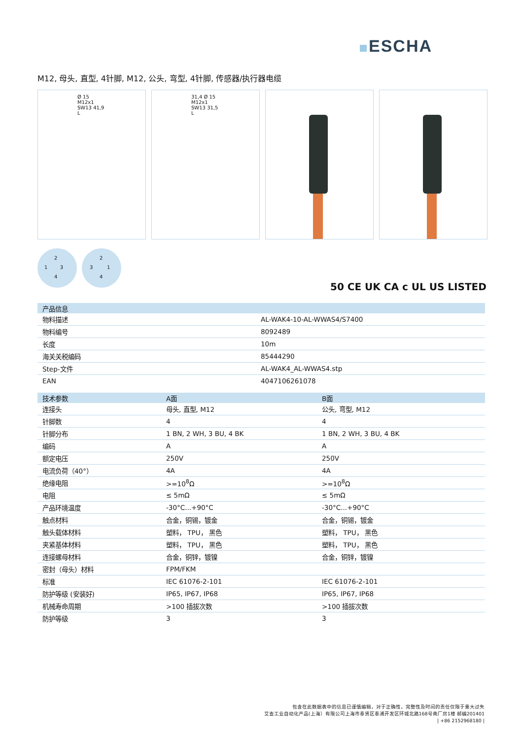ESCHA
M12, 母头, 直型, 4针脚, M12, 公头, 弯型, 4针脚, 传感器/执行器电缆
Ø 15 M12x1 SW13 41,9 L 31,4 Ø 15 M12x1 SW13 31,5 L
2
1 3
4
2
3 1
4
50 CE UK CA c UL US LISTED
| 产品信息 | |
| --- | --- |
| 物料描述 | AL-WAK4-10-AL-WWAS4/S7400 |
| 物料编号 | 8092489 |
| 长度 | 10m |
| 海关关税编码 | 85444290 |
| Step-文件 | AL-WAK4_AL-WWAS4.stp |
| EAN | 4047106261078 |
| 技术参数 | A面 | B面 |
| --- | --- | --- |
| 连接头 | 母头, 直型, M12 | 公头, 弯型, M12 |
| 针脚数 | 4 | 4 |
| 针脚分布 | 1 BN, 2 WH, 3 BU, 4 BK | 1 BN, 2 WH, 3 BU, 4 BK |
| 编码 | A | A |
| 额定电压 | 250V | 250V |
| 电流负荷（40°） | 4A | 4A |
| 绝缘电阻 | >=10<sup>8</sup>Ω | >=10<sup>8</sup>Ω |
| 电阻 | ≤ 5mΩ | ≤ 5mΩ |
| 产品环境温度 | -30°C...+90°C | -30°C...+90°C |
| 触点材料 | 合金，铜锡，镀金 | 合金，铜锡，镀金 |
| 触头载体材料 | 塑料， TPU， 黑色 | 塑料， TPU， 黑色 |
| 夹紧基体材料 | 塑料， TPU， 黑色 | 塑料， TPU， 黑色 |
| 连接螺母材料 | 合金，铜锌，镀镍 | 合金，铜锌，镀镍 |
| 密封（母头）材料 | FPM/FKM | |
| 标准 | IEC 61076-2-101 | IEC 61076-2-101 |
| 防护等级 (安装好) | IP65, IP67, IP68 | IP65, IP67, IP68 |
| 机械寿命周期 | >100 插拔次数 | >100 插拔次数 |
| 防护等级 | 3 | 3 |
包含在此数据表中的信息已谨慎编辑，对于正确性，完整性及时间的责任仅限于重大过失
艾查工业自动化产品(上海）有限公司上海市奉贤区奉浦开发区环城北路168号南厂房1楼 邮编201401
| +86 2152968180 |